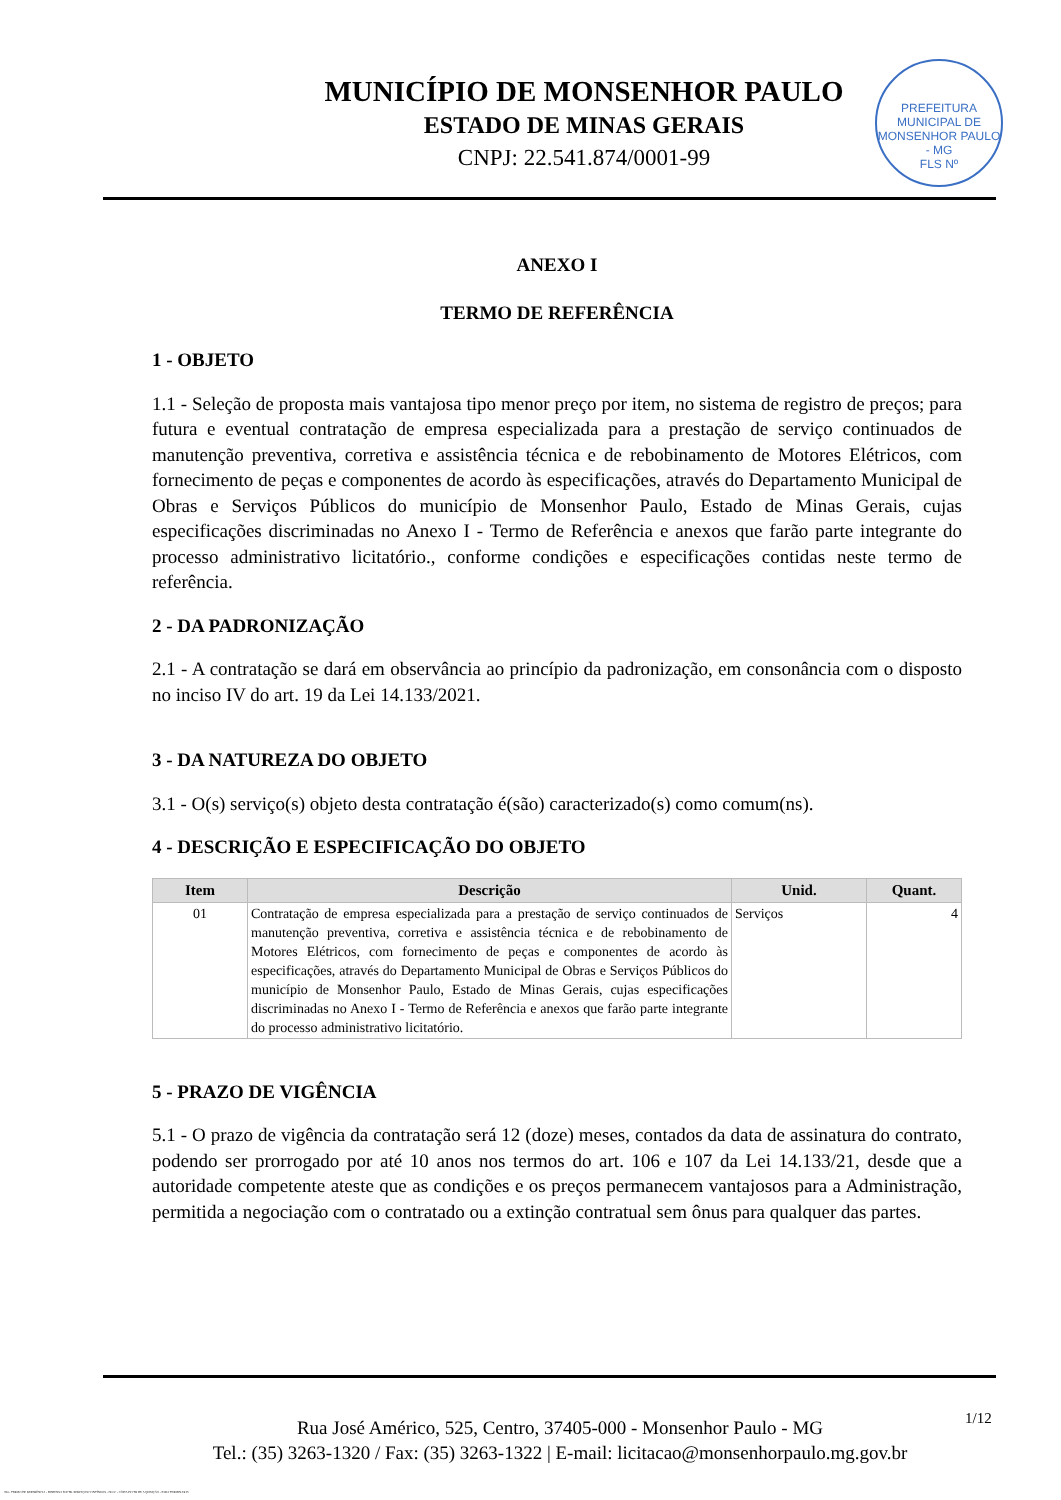MUNICÍPIO DE MONSENHOR PAULO
ESTADO DE MINAS GERAIS
CNPJ: 22.541.874/0001-99
PREFEITURA MUNICIPAL DE MONSENHOR PAULO - MG
FLS Nº
ANEXO I
TERMO DE REFERÊNCIA
1 - OBJETO
1.1 - Seleção de proposta mais vantajosa tipo menor preço por item, no sistema de registro de preços; para futura e eventual contratação de empresa especializada para a prestação de serviço continuados de manutenção preventiva, corretiva e assistência técnica e de rebobinamento de Motores Elétricos, com fornecimento de peças e componentes de acordo às especificações, através do Departamento Municipal de Obras e Serviços Públicos do município de Monsenhor Paulo, Estado de Minas Gerais, cujas especificações discriminadas no Anexo I - Termo de Referência e anexos que farão parte integrante do processo administrativo licitatório., conforme condições e especificações contidas neste termo de referência.
2 - DA PADRONIZAÇÃO
2.1 - A contratação se dará em observância ao princípio da padronização, em consonância com o disposto no inciso IV do art. 19 da Lei 14.133/2021.
3 - DA NATUREZA DO OBJETO
3.1 - O(s) serviço(s) objeto desta contratação é(são) caracterizado(s) como comum(ns).
4 - DESCRIÇÃO E ESPECIFICAÇÃO DO OBJETO
| Item | Descrição | Unid. | Quant. |
| --- | --- | --- | --- |
| 01 | Contratação de empresa especializada para a prestação de serviço continuados de manutenção preventiva, corretiva e assistência técnica e de rebobinamento de Motores Elétricos, com fornecimento de peças e componentes de acordo às especificações, através do Departamento Municipal de Obras e Serviços Públicos do município de Monsenhor Paulo, Estado de Minas Gerais, cujas especificações discriminadas no Anexo I - Termo de Referência e anexos que farão parte integrante do processo administrativo licitatório. | Serviços | 4 |
5 - PRAZO DE VIGÊNCIA
5.1 - O prazo de vigência da contratação será 12 (doze) meses, contados da data de assinatura do contrato, podendo ser prorrogado por até 10 anos nos termos do art. 106 e 107 da Lei 14.133/21, desde que a autoridade competente ateste que as condições e os preços permanecem vantajosos para a Administração, permitida a negociação com o contratado ou a extinção contratual sem ônus para qualquer das partes.
Rua José Américo, 525, Centro, 37405-000 - Monsenhor Paulo - MG
Tel.: (35) 3263-1320 / Fax: (35) 3263-1322 | E-mail: licitacao@monsenhorpaulo.mg.gov.br
1/12
784 - TERMO DE REFERÊNCIA - DISPENSA ELETR. SERVIÇOS CONTÍNUOS - NLLC - CÓPIA DO TR DE AQUISIÇÃO - PARA TERMINAR D